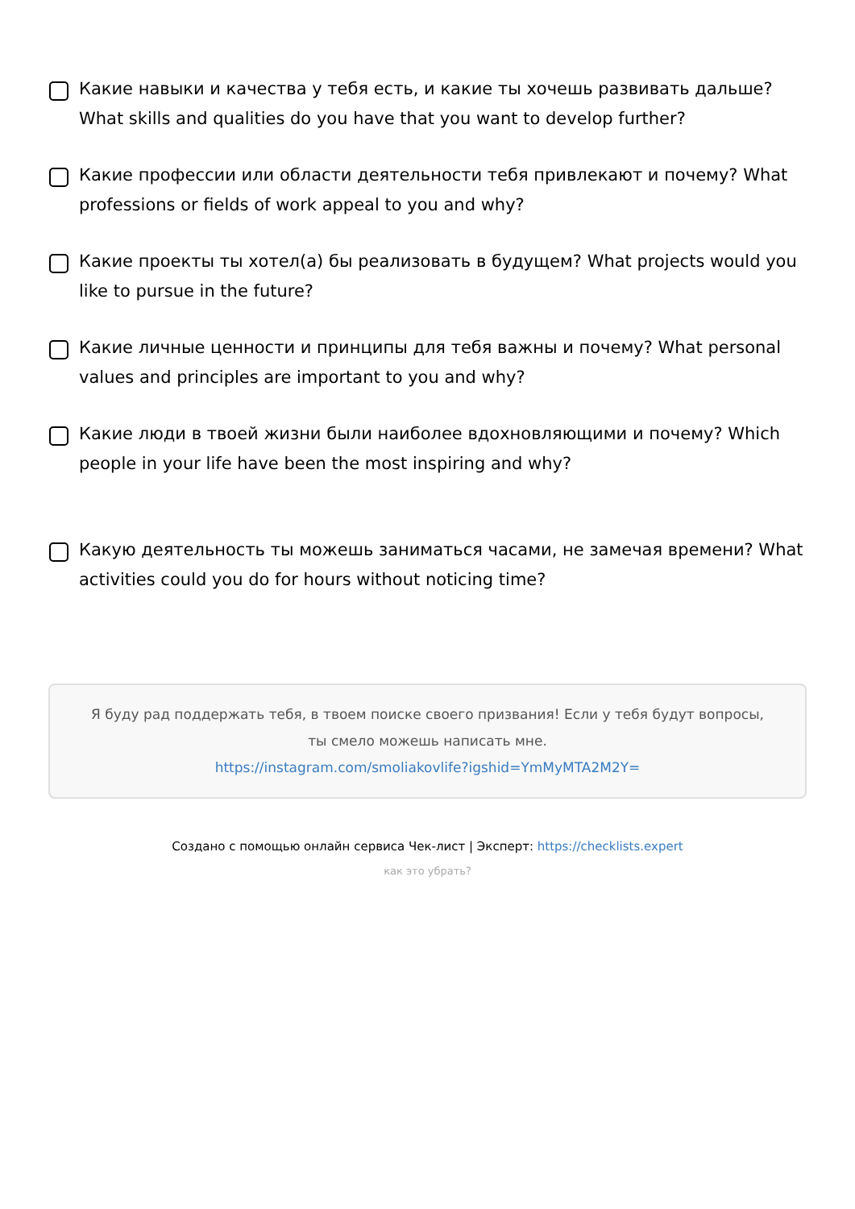Какие навыки и качества у тебя есть, и какие ты хочешь развивать дальше? What skills and qualities do you have that you want to develop further?
Какие профессии или области деятельности тебя привлекают и почему? What professions or fields of work appeal to you and why?
Какие проекты ты хотел(а) бы реализовать в будущем? What projects would you like to pursue in the future?
Какие личные ценности и принципы для тебя важны и почему? What personal values and principles are important to you and why?
Какие люди в твоей жизни были наиболее вдохновляющими и почему? Which people in your life have been the most inspiring and why?
Какую деятельность ты можешь заниматься часами, не замечая времени? What activities could you do for hours without noticing time?
Я буду рад поддержать тебя, в твоем поиске своего призвания! Если у тебя будут вопросы, ты смело можешь написать мне.
https://instagram.com/smoliakovlife?igshid=YmMyMTA2M2Y=
Создано с помощью онлайн сервиса Чек-лист | Эксперт: https://checklists.expert
как это убрать?